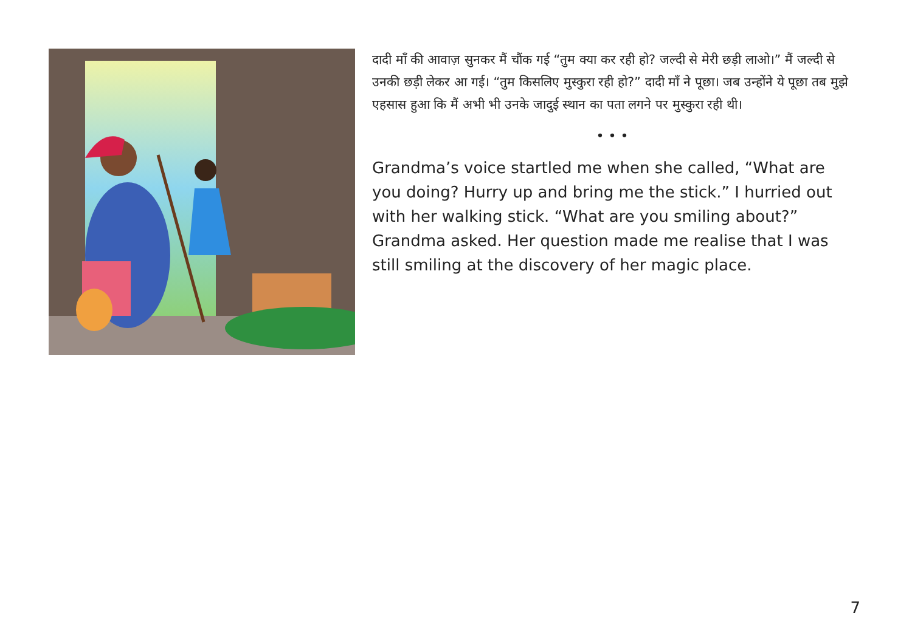दादी माँ की आवाज़ सुनकर मैं चौंक गई “तुम क्या कर रही हो? जल्दी से मेरी छड़ी लाओ।” मैं जल्दी से उनकी छड़ी लेकर आ गई। “तुम किसलिए मुस्कुरा रही हो?” दादी माँ ने पूछा। जब उन्होंने ये पूछा तब मुझे एहसास हुआ कि मैं अभी भी उनके जादुई स्थान का पता लगने पर मुस्कुरा रही थी।
• • •
Grandma’s voice startled me when she called, “What are you doing? Hurry up and bring me the stick.” I hurried out with her walking stick. “What are you smiling about?” Grandma asked. Her question made me realise that I was still smiling at the discovery of her magic place.
7